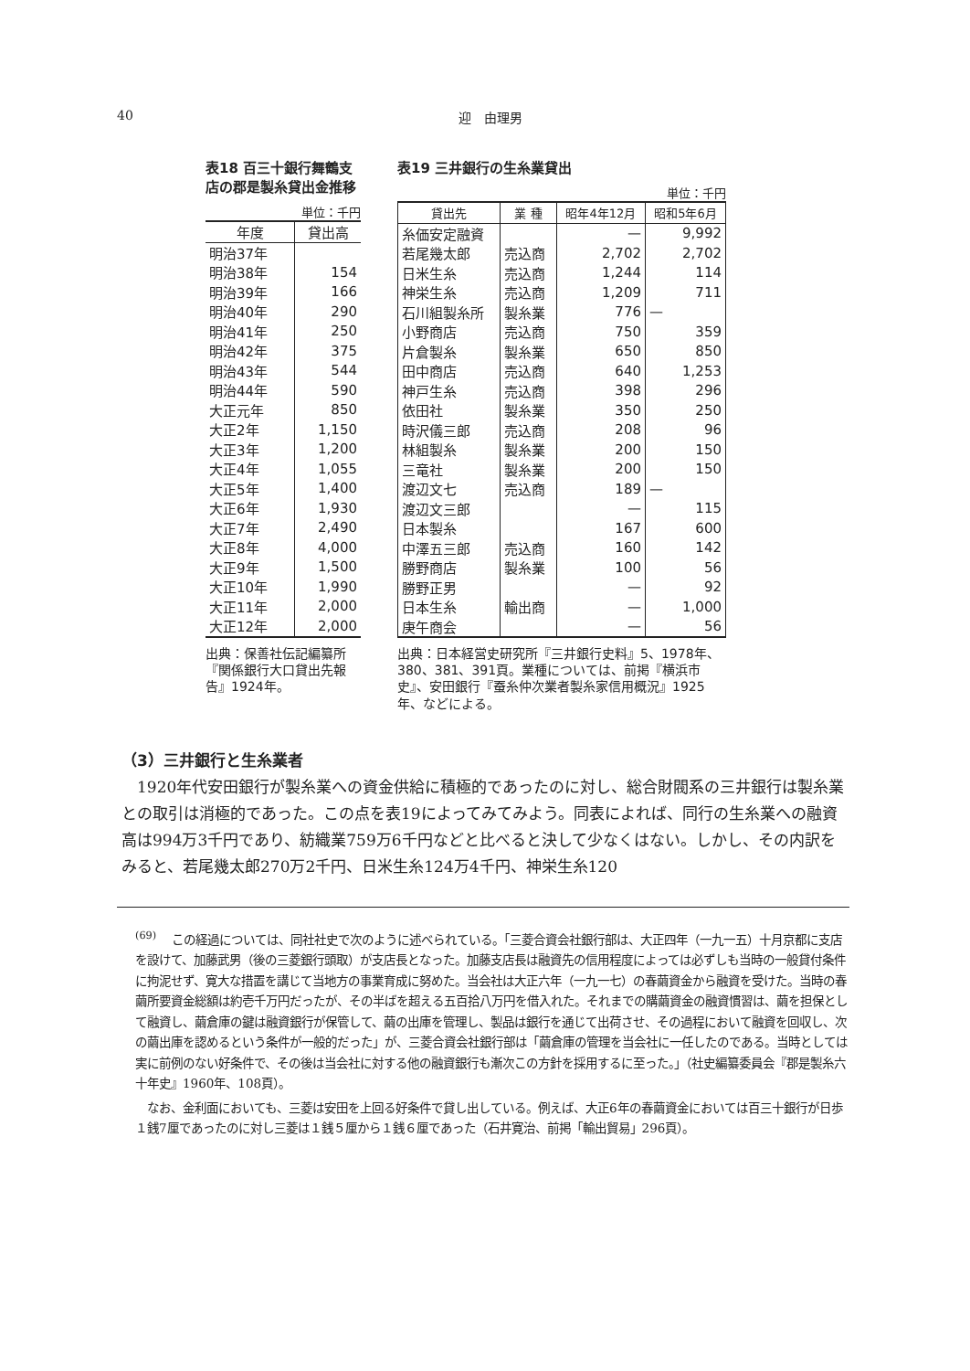40 迎　由理男
表18 百三十銀行舞鶴支店の郡是製糸貸出金推移
単位：千円
| 年度 | 貸出高 |
| --- | --- |
| 明治37年 | |
| 明治38年 | 154 |
| 明治39年 | 166 |
| 明治40年 | 290 |
| 明治41年 | 250 |
| 明治42年 | 375 |
| 明治43年 | 544 |
| 明治44年 | 590 |
| 大正元年 | 850 |
| 大正2年 | 1,150 |
| 大正3年 | 1,200 |
| 大正4年 | 1,055 |
| 大正5年 | 1,400 |
| 大正6年 | 1,930 |
| 大正7年 | 2,490 |
| 大正8年 | 4,000 |
| 大正9年 | 1,500 |
| 大正10年 | 1,990 |
| 大正11年 | 2,000 |
| 大正12年 | 2,000 |
出典：保善社伝記編纂所『関係銀行大口貸出先報告』1924年。
表19 三井銀行の生糸業貸出
単位：千円
| 貸出先 | 業 種 | 昭年4年12月 | 昭和5年6月 |
| --- | --- | --- | --- |
| 糸価安定融資 | | — | 9,992 |
| 若尾幾太郎 | 売込商 | 2,702 | 2,702 |
| 日米生糸 | 売込商 | 1,244 | 114 |
| 神栄生糸 | 売込商 | 1,209 | 711 |
| 石川組製糸所 | 製糸業 | 776 | — |
| 小野商店 | 売込商 | 750 | 359 |
| 片倉製糸 | 製糸業 | 650 | 850 |
| 田中商店 | 売込商 | 640 | 1,253 |
| 神戸生糸 | 売込商 | 398 | 296 |
| 依田社 | 製糸業 | 350 | 250 |
| 時沢儀三郎 | 売込商 | 208 | 96 |
| 林組製糸 | 製糸業 | 200 | 150 |
| 三竜社 | 製糸業 | 200 | 150 |
| 渡辺文七 | 売込商 | 189 | — |
| 渡辺文三郎 | | — | 115 |
| 日本製糸 | | 167 | 600 |
| 中澤五三郎 | 売込商 | 160 | 142 |
| 勝野商店 | 製糸業 | 100 | 56 |
| 勝野正男 | | — | 92 |
| 日本生糸 | 輸出商 | — | 1,000 |
| 庚午商会 | | — | 56 |
出典：日本経営史研究所『三井銀行史料』5、1978年、380、381、391頁。業種については、前掲『横浜市史』、安田銀行『蚕糸仲次業者製糸家信用概況』1925年、などによる。
（3）三井銀行と生糸業者
　1920年代安田銀行が製糸業への資金供給に積極的であったのに対し、総合財閥系の三井銀行は製糸業との取引は消極的であった。この点を表19によってみてみよう。同表によれば、同行の生糸業への融資高は994万3千円であり、紡織業759万6千円などと比べると決して少なくはない。しかし、その内訳をみると、若尾幾太郎270万2千円、日米生糸124万4千円、神栄生糸120
<sup>(69)</sup> 　この経過については、同社社史で次のように述べられている。「三菱合資会社銀行部は、大正四年（一九一五）十月京都に支店を設けて、加藤武男（後の三菱銀行頭取）が支店長となった。加藤支店長は融資先の信用程度によっては必ずしも当時の一般貸付条件に拘泥せず、寛大な措置を講じて当地方の事業育成に努めた。当会社は大正六年（一九一七）の春繭資金から融資を受けた。当時の春繭所要資金総額は約壱千万円だったが、その半ばを超える五百拾八万円を借入れた。それまでの購繭資金の融資慣習は、繭を担保として融資し、繭倉庫の鍵は融資銀行が保管して、繭の出庫を管理し、製品は銀行を通じて出荷させ、その過程において融資を回収し、次の繭出庫を認めるという条件が一般的だった」が、三菱合資会社銀行部は「繭倉庫の管理を当会社に一任したのである。当時としては実に前例のない好条件で、その後は当会社に対する他の融資銀行も漸次この方針を採用するに至った。」（社史編纂委員会『郡是製糸六十年史』1960年、108頁）。
　なお、金利面においても、三菱は安田を上回る好条件で貸し出している。例えば、大正6年の春繭資金においては百三十銀行が日歩１銭7厘であったのに対し三菱は１銭５厘から１銭６厘であった（石井寛治、前掲「輸出貿易」296頁）。